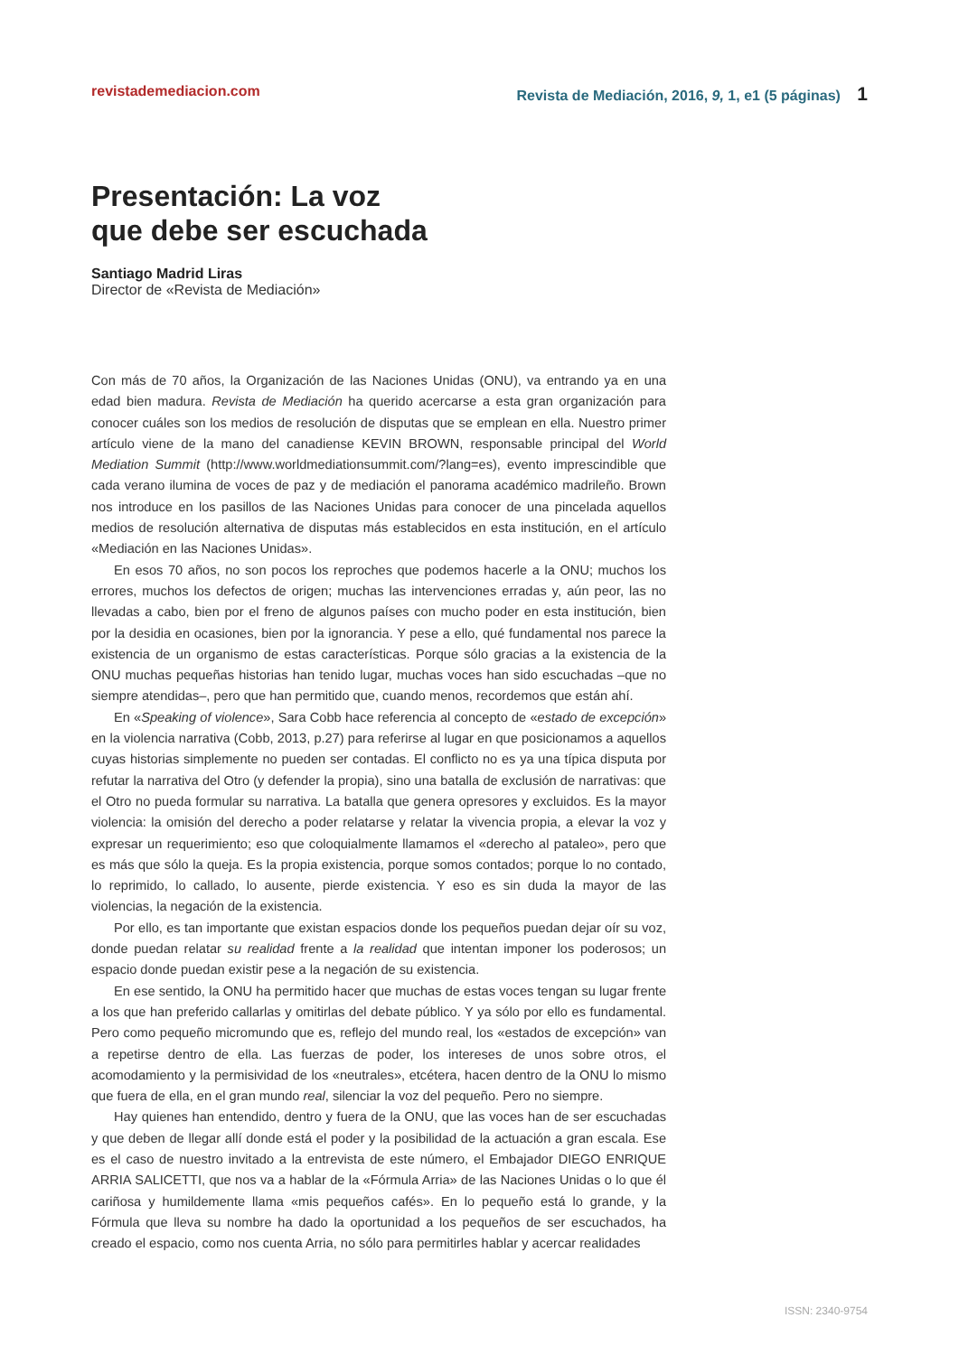revistademediacion.com Revista de Mediación, 2016, 9, 1, e1 (5 páginas) 1
Presentación: La voz
que debe ser escuchada
Santiago Madrid Liras
Director de «Revista de Mediación»
Con más de 70 años, la Organización de las Naciones Unidas (ONU), va entrando ya en una edad bien madura. Revista de Mediación ha querido acercarse a esta gran organización para conocer cuáles son los medios de resolución de disputas que se emplean en ella. Nuestro primer artículo viene de la mano del canadiense KEVIN BROWN, responsable principal del World Mediation Summit (http://www.worldmediationsummit.com/?lang=es), evento imprescindible que cada verano ilumina de voces de paz y de mediación el panorama académico madrileño. Brown nos introduce en los pasillos de las Naciones Unidas para conocer de una pincelada aquellos medios de resolución alternativa de disputas más establecidos en esta institución, en el artículo «Mediación en las Naciones Unidas».
En esos 70 años, no son pocos los reproches que podemos hacerle a la ONU; muchos los errores, muchos los defectos de origen; muchas las intervenciones erradas y, aún peor, las no llevadas a cabo, bien por el freno de algunos países con mucho poder en esta institución, bien por la desidia en ocasiones, bien por la ignorancia. Y pese a ello, qué fundamental nos parece la existencia de un organismo de estas características. Porque sólo gracias a la existencia de la ONU muchas pequeñas historias han tenido lugar, muchas voces han sido escuchadas –que no siempre atendidas–, pero que han permitido que, cuando menos, recordemos que están ahí.
En «Speaking of violence», Sara Cobb hace referencia al concepto de «estado de excepción» en la violencia narrativa (Cobb, 2013, p.27) para referirse al lugar en que posicionamos a aquellos cuyas historias simplemente no pueden ser contadas. El conflicto no es ya una típica disputa por refutar la narrativa del Otro (y defender la propia), sino una batalla de exclusión de narrativas: que el Otro no pueda formular su narrativa. La batalla que genera opresores y excluidos. Es la mayor violencia: la omisión del derecho a poder relatarse y relatar la vivencia propia, a elevar la voz y expresar un requerimiento; eso que coloquialmente llamamos el «derecho al pataleo», pero que es más que sólo la queja. Es la propia existencia, porque somos contados; porque lo no contado, lo reprimido, lo callado, lo ausente, pierde existencia. Y eso es sin duda la mayor de las violencias, la negación de la existencia.
Por ello, es tan importante que existan espacios donde los pequeños puedan dejar oír su voz, donde puedan relatar su realidad frente a la realidad que intentan imponer los poderosos; un espacio donde puedan existir pese a la negación de su existencia.
En ese sentido, la ONU ha permitido hacer que muchas de estas voces tengan su lugar frente a los que han preferido callarlas y omitirlas del debate público. Y ya sólo por ello es fundamental. Pero como pequeño micromundo que es, reflejo del mundo real, los «estados de excepción» van a repetirse dentro de ella. Las fuerzas de poder, los intereses de unos sobre otros, el acomodamiento y la permisividad de los «neutrales», etcétera, hacen dentro de la ONU lo mismo que fuera de ella, en el gran mundo real, silenciar la voz del pequeño. Pero no siempre.
Hay quienes han entendido, dentro y fuera de la ONU, que las voces han de ser escuchadas y que deben de llegar allí donde está el poder y la posibilidad de la actuación a gran escala. Ese es el caso de nuestro invitado a la entrevista de este número, el Embajador DIEGO ENRIQUE ARRIA SALICETTI, que nos va a hablar de la «Fórmula Arria» de las Naciones Unidas o lo que él cariñosa y humildemente llama «mis pequeños cafés». En lo pequeño está lo grande, y la Fórmula que lleva su nombre ha dado la oportunidad a los pequeños de ser escuchados, ha creado el espacio, como nos cuenta Arria, no sólo para permitirles hablar y acercar realidades
ISSN: 2340-9754